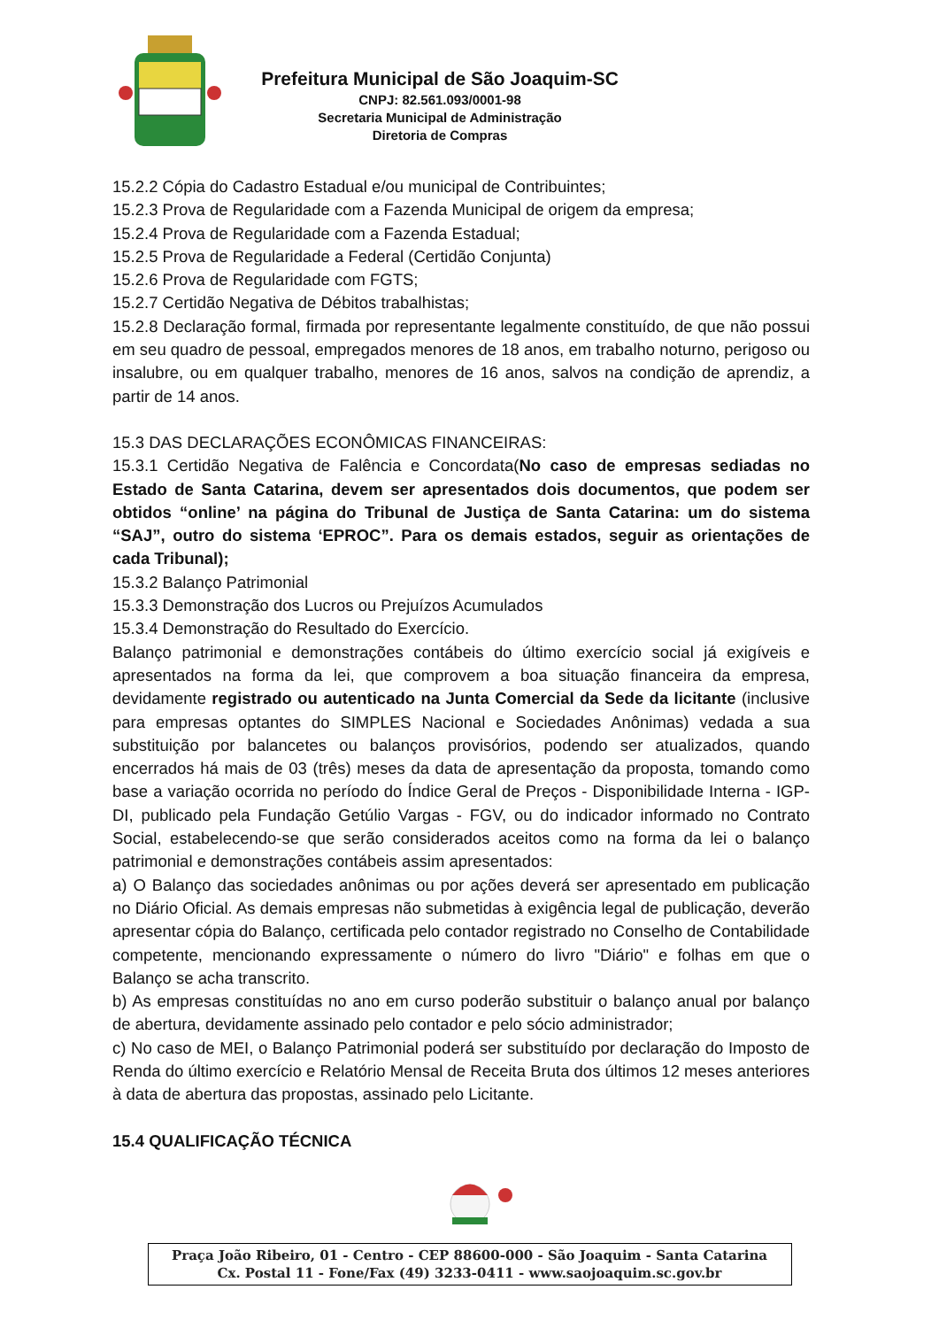Prefeitura Municipal de São Joaquim-SC
CNPJ: 82.561.093/0001-98
Secretaria Municipal de Administração
Diretoria de Compras
15.2.2 Cópia do Cadastro Estadual e/ou municipal de Contribuintes;
15.2.3 Prova de Regularidade com a Fazenda Municipal de origem da empresa;
15.2.4 Prova de Regularidade com a Fazenda Estadual;
15.2.5 Prova de Regularidade a Federal (Certidão Conjunta)
15.2.6 Prova de Regularidade com FGTS;
15.2.7 Certidão Negativa de Débitos trabalhistas;
15.2.8 Declaração formal, firmada por representante legalmente constituído, de que não possui em seu quadro de pessoal, empregados menores de 18 anos, em trabalho noturno, perigoso ou insalubre, ou em qualquer trabalho, menores de 16 anos, salvos na condição de aprendiz, a partir de 14 anos.
15.3 DAS DECLARAÇÕES ECONÔMICAS FINANCEIRAS:
15.3.1 Certidão Negativa de Falência e Concordata(No caso de empresas sediadas no Estado de Santa Catarina, devem ser apresentados dois documentos, que podem ser obtidos “online’ na página do Tribunal de Justiça de Santa Catarina: um do sistema “SAJ”, outro do sistema ‘EPROC”. Para os demais estados, seguir as orientações de cada Tribunal);
15.3.2 Balanço Patrimonial
15.3.3 Demonstração dos Lucros ou Prejuízos Acumulados
15.3.4 Demonstração do Resultado do Exercício.
Balanço patrimonial e demonstrações contábeis do último exercício social já exigíveis e apresentados na forma da lei, que comprovem a boa situação financeira da empresa, devidamente registrado ou autenticado na Junta Comercial da Sede da licitante (inclusive para empresas optantes do SIMPLES Nacional e Sociedades Anônimas) vedada a sua substituição por balancetes ou balanços provisórios, podendo ser atualizados, quando encerrados há mais de 03 (três) meses da data de apresentação da proposta, tomando como base a variação ocorrida no período do Índice Geral de Preços - Disponibilidade Interna - IGP-DI, publicado pela Fundação Getúlio Vargas - FGV, ou do indicador informado no Contrato Social, estabelecendo-se que serão considerados aceitos como na forma da lei o balanço patrimonial e demonstrações contábeis assim apresentados:
a) O Balanço das sociedades anônimas ou por ações deverá ser apresentado em publicação no Diário Oficial. As demais empresas não submetidas à exigência legal de publicação, deverão apresentar cópia do Balanço, certificada pelo contador registrado no Conselho de Contabilidade competente, mencionando expressamente o número do livro "Diário" e folhas em que o Balanço se acha transcrito.
b) As empresas constituídas no ano em curso poderão substituir o balanço anual por balanço de abertura, devidamente assinado pelo contador e pelo sócio administrador;
c) No caso de MEI, o Balanço Patrimonial poderá ser substituído por declaração do Imposto de Renda do último exercício e Relatório Mensal de Receita Bruta dos últimos 12 meses anteriores à data de abertura das propostas, assinado pelo Licitante.
15.4 QUALIFICAÇÃO TÉCNICA
Praça João Ribeiro, 01 - Centro - CEP 88600-000 - São Joaquim - Santa Catarina
Cx. Postal 11 - Fone/Fax (49) 3233-0411 - www.saojoaquim.sc.gov.br